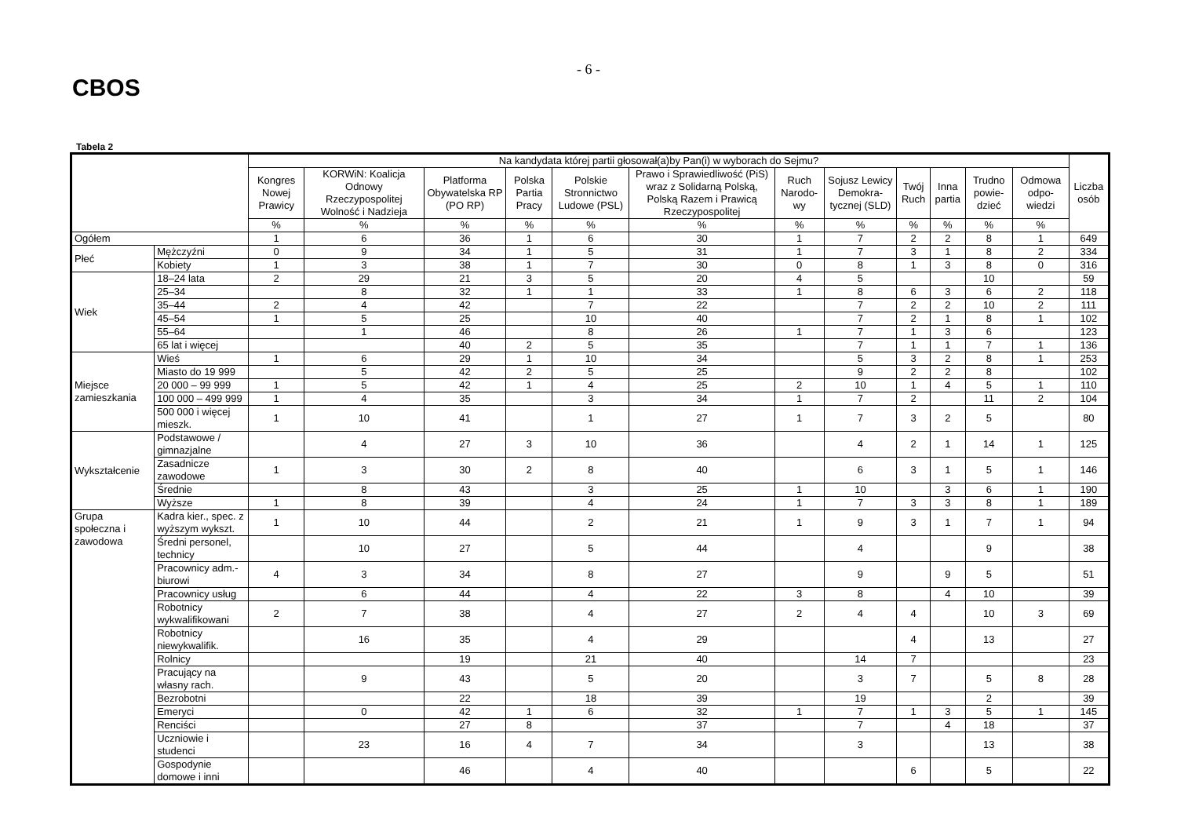CBOS
- 6 -
Tabela 2
| | | Na kandydata której partii głosował(a)by Pan(i) w wyborach do Sejmu? | | | | | | | | | | | | Liczba osób |
| --- | --- | --- | --- | --- | --- | --- | --- | --- | --- | --- | --- | --- | --- | --- |
| | | Kongres Nowej Prawicy | KORWiN: Koalicja Odnowy Rzeczypospolitej Wolność i Nadzieja | Platforma Obywatelska RP (PO RP) | Polska Partia Pracy | Polskie Stronnictwo Ludowe (PSL) | Prawo i Sprawiedliwość (PiS) wraz z Solidarną Polską, Polską Razem i Prawicą Rzeczypospolitej | Ruch Narodo-wy | Sojusz Lewicy Demokra-tycznej (SLD) | Twój Ruch | Inna partia | Trudno powie-dzieć | Odmowa odpo-wiedzi | |
| | | % | % | % | % | % | % | % | % | % | % | % | % | |
| Ogółem | | 1 | 6 | 36 | 1 | 6 | 30 | 1 | 7 | 2 | 2 | 8 | 1 | 649 |
| Płeć | Mężczyźni | 0 | 9 | 34 | 1 | 5 | 31 | 1 | 7 | 3 | 1 | 8 | 2 | 334 |
| | Kobiety | 1 | 3 | 38 | 1 | 7 | 30 | 0 | 8 | 1 | 3 | 8 | 0 | 316 |
| Wiek | 18–24 lata | 2 | 29 | 21 | 3 | 5 | 20 | 4 | 5 | | | 10 | | 59 |
| | 25–34 | | 8 | 32 | 1 | 1 | 33 | 1 | 8 | 6 | 3 | 6 | 2 | 118 |
| | 35–44 | 2 | 4 | 42 | | 7 | 22 | | 7 | 2 | 2 | 10 | 2 | 111 |
| | 45–54 | 1 | 5 | 25 | | 10 | 40 | | 7 | 2 | 1 | 8 | 1 | 102 |
| | 55–64 | | 1 | 46 | | 8 | 26 | 1 | 7 | 1 | 3 | 6 | | 123 |
| | 65 lat i więcej | | | 40 | 2 | 5 | 35 | | 7 | 1 | 1 | 7 | 1 | 136 |
| Miejsce zamieszkania | Wieś | 1 | 6 | 29 | 1 | 10 | 34 | | 5 | 3 | 2 | 8 | 1 | 253 |
| | Miasto do 19 999 | | 5 | 42 | 2 | 5 | 25 | | 9 | 2 | 2 | 8 | | 102 |
| | 20 000 – 99 999 | 1 | 5 | 42 | 1 | 4 | 25 | 2 | 10 | 1 | 4 | 5 | 1 | 110 |
| | 100 000 – 499 999 | 1 | 4 | 35 | | 3 | 34 | 1 | 7 | 2 | | 11 | 2 | 104 |
| | 500 000 i więcej mieszk. | 1 | 10 | 41 | | 1 | 27 | 1 | 7 | 3 | 2 | 5 | | 80 |
| Wykształcenie | Podstawowe / gimnazjalne | | 4 | 27 | 3 | 10 | 36 | | 4 | 2 | 1 | 14 | 1 | 125 |
| | Zasadnicze zawodowe | 1 | 3 | 30 | 2 | 8 | 40 | | 6 | 3 | 1 | 5 | 1 | 146 |
| | Średnie | | 8 | 43 | | 3 | 25 | 1 | 10 | | 3 | 6 | 1 | 190 |
| | Wyższe | 1 | 8 | 39 | | 4 | 24 | 1 | 7 | 3 | 3 | 8 | 1 | 189 |
| Grupa społeczna i zawodowa | Kadra kier., spec. z wyższym wykszt. | 1 | 10 | 44 | | 2 | 21 | 1 | 9 | 3 | 1 | 7 | 1 | 94 |
| | Średni personel, technicy | | 10 | 27 | | 5 | 44 | | 4 | | | 9 | | 38 |
| | Pracownicy adm.-biurowi | 4 | 3 | 34 | | 8 | 27 | | 9 | | 9 | 5 | | 51 |
| | Pracownicy usług | | 6 | 44 | | 4 | 22 | 3 | 8 | | 4 | 10 | | 39 |
| | Robotnicy wykwalifikowani | 2 | 7 | 38 | | 4 | 27 | 2 | 4 | 4 | | 10 | 3 | 69 |
| | Robotnicy niewykwalifik. | | 16 | 35 | | 4 | 29 | | | 4 | | 13 | | 27 |
| | Rolnicy | | | 19 | | 21 | 40 | | 14 | 7 | | | | 23 |
| | Pracujący na własny rach. | | 9 | 43 | | 5 | 20 | | 3 | 7 | | 5 | 8 | 28 |
| | Bezrobotni | | | 22 | | 18 | 39 | | 19 | | | 2 | | 39 |
| | Emeryci | | 0 | 42 | 1 | 6 | 32 | 1 | 7 | 1 | 3 | 5 | 1 | 145 |
| | Renciści | | | 27 | 8 | | 37 | | 7 | | 4 | 18 | | 37 |
| | Uczniowie i studenci | | 23 | 16 | 4 | 7 | 34 | | 3 | | | 13 | | 38 |
| | Gospodynie domowe i inni | | | 46 | | 4 | 40 | | | 6 | | 5 | | 22 |